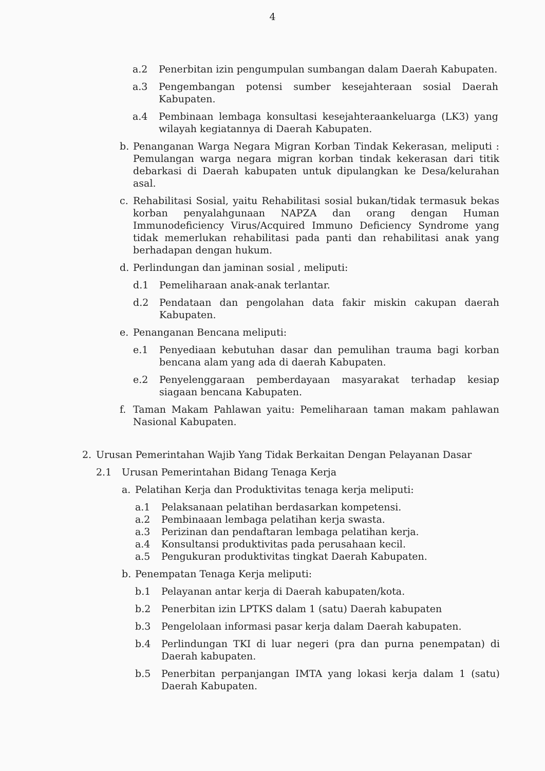4
a.2 Penerbitan izin pengumpulan sumbangan dalam Daerah Kabupaten.
a.3 Pengembangan potensi sumber kesejahteraan sosial Daerah Kabupaten.
a.4 Pembinaan lembaga konsultasi kesejahteraankeluarga (LK3) yang wilayah kegiatannya di Daerah Kabupaten.
b. Penanganan Warga Negara Migran Korban Tindak Kekerasan, meliputi : Pemulangan warga negara migran korban tindak kekerasan dari titik debarkasi di Daerah kabupaten untuk dipulangkan ke Desa/kelurahan asal.
c. Rehabilitasi Sosial, yaitu Rehabilitasi sosial bukan/tidak termasuk bekas korban penyalahgunaan NAPZA dan orang dengan Human Immunodeficiency Virus/Acquired Immuno Deficiency Syndrome yang tidak memerlukan rehabilitasi pada panti dan rehabilitasi anak yang berhadapan dengan hukum.
d. Perlindungan dan jaminan sosial , meliputi:
d.1 Pemeliharaan anak-anak terlantar.
d.2 Pendataan dan pengolahan data fakir miskin cakupan daerah Kabupaten.
e. Penanganan Bencana meliputi:
e.1 Penyediaan kebutuhan dasar dan pemulihan trauma bagi korban bencana alam yang ada di daerah Kabupaten.
e.2 Penyelenggaraan pemberdayaan masyarakat terhadap kesiap siagaan bencana Kabupaten.
f. Taman Makam Pahlawan yaitu: Pemeliharaan taman makam pahlawan Nasional Kabupaten.
2. Urusan Pemerintahan Wajib Yang Tidak Berkaitan Dengan Pelayanan Dasar
2.1 Urusan Pemerintahan Bidang Tenaga Kerja
a. Pelatihan Kerja dan Produktivitas tenaga kerja meliputi:
a.1 Pelaksanaan pelatihan berdasarkan kompetensi.
a.2 Pembinaaan lembaga pelatihan kerja swasta.
a.3 Perizinan dan pendaftaran lembaga pelatihan kerja.
a.4 Konsultansi produktivitas pada perusahaan kecil.
a.5 Pengukuran produktivitas tingkat Daerah Kabupaten.
b. Penempatan Tenaga Kerja meliputi:
b.1 Pelayanan antar kerja di Daerah kabupaten/kota.
b.2 Penerbitan izin LPTKS dalam 1 (satu) Daerah kabupaten
b.3 Pengelolaan informasi pasar kerja dalam Daerah kabupaten.
b.4 Perlindungan TKI di luar negeri (pra dan purna penempatan) di Daerah kabupaten.
b.5 Penerbitan perpanjangan IMTA yang lokasi kerja dalam 1 (satu) Daerah Kabupaten.